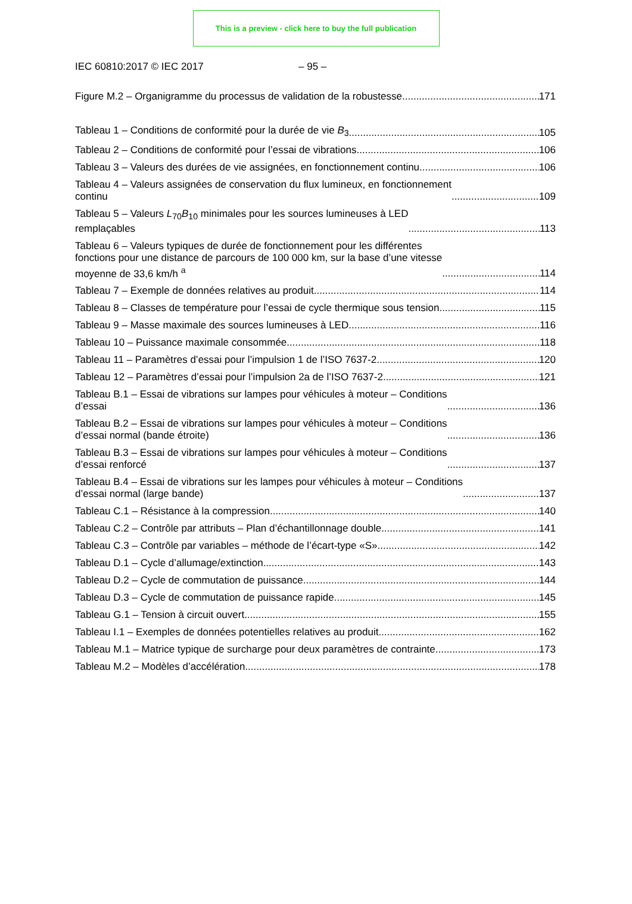This is a preview - click here to buy the full publication
IEC 60810:2017 © IEC 2017 – 95 –
Figure M.2 – Organigramme du processus de validation de la robustesse 171
Tableau 1 – Conditions de conformité pour la durée de vie B<sub>3</sub> 105
Tableau 2 – Conditions de conformité pour l’essai de vibrations 106
Tableau 3 – Valeurs des durées de vie assignées, en fonctionnement continu 106
Tableau 4 – Valeurs assignées de conservation du flux lumineux, en fonctionnement
continu 109
Tableau 5 – Valeurs L<sub>70</sub>B<sub>10</sub> minimales pour les sources lumineuses à LED
remplaçables 113
Tableau 6 – Valeurs typiques de durée de fonctionnement pour les différentes
fonctions pour une distance de parcours de 100 000 km, sur la base d’une vitesse
moyenne de 33,6 km/h <sup>a</sup> 114
Tableau 7 – Exemple de données relatives au produit 114
Tableau 8 – Classes de température pour l’essai de cycle thermique sous tension 115
Tableau 9 – Masse maximale des sources lumineuses à LED 116
Tableau 10 – Puissance maximale consommée 118
Tableau 11 – Paramètres d’essai pour l’impulsion 1 de l’ISO 7637-2 120
Tableau 12 – Paramètres d’essai pour l’impulsion 2a de l’ISO 7637-2 121
Tableau B.1 – Essai de vibrations sur lampes pour véhicules à moteur – Conditions
d’essai 136
Tableau B.2 – Essai de vibrations sur lampes pour véhicules à moteur – Conditions
d’essai normal (bande étroite) 136
Tableau B.3 – Essai de vibrations sur lampes pour véhicules à moteur – Conditions
d’essai renforcé 137
Tableau B.4 – Essai de vibrations sur les lampes pour véhicules à moteur – Conditions
d’essai normal (large bande) 137
Tableau C.1 – Résistance à la compression 140
Tableau C.2 – Contrôle par attributs – Plan d’échantillonnage double 141
Tableau C.3 – Contrôle par variables – méthode de l’écart-type «S» 142
Tableau D.1 – Cycle d’allumage/extinction 143
Tableau D.2 – Cycle de commutation de puissance 144
Tableau D.3 – Cycle de commutation de puissance rapide 145
Tableau G.1 – Tension à circuit ouvert 155
Tableau I.1 – Exemples de données potentielles relatives au produit 162
Tableau M.1 – Matrice typique de surcharge pour deux paramètres de contrainte 173
Tableau M.2 – Modèles d’accélération 178